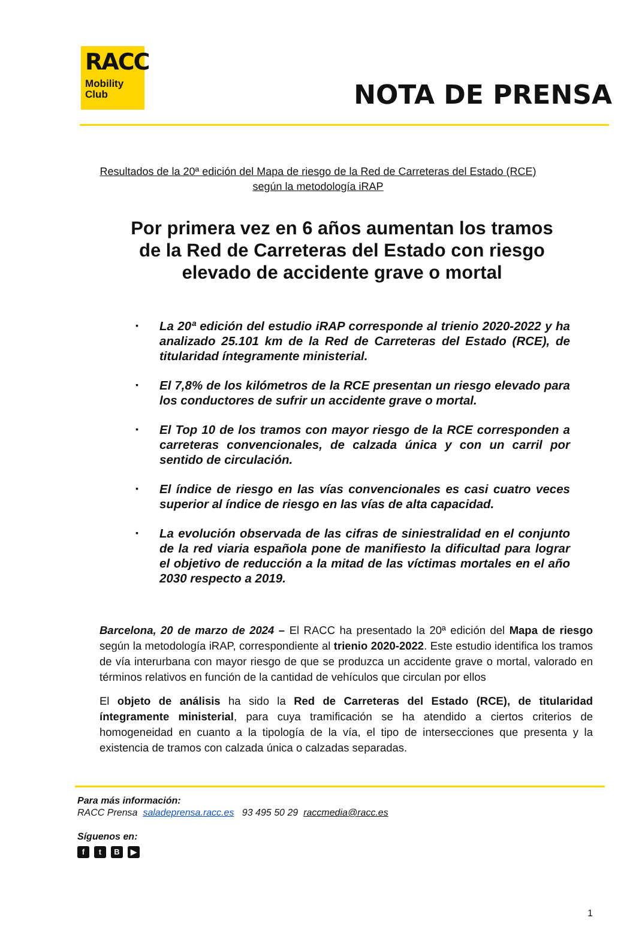RACC
Mobility
Club
NOTA DE PRENSA
Resultados de la 20ª edición del Mapa de riesgo de la Red de Carreteras del Estado (RCE)
según la metodología iRAP
Por primera vez en 6 años aumentan los tramos de la Red de Carreteras del Estado con riesgo elevado de accidente grave o mortal
▪ La 20ª edición del estudio iRAP corresponde al trienio 2020-2022 y ha analizado 25.101 km de la Red de Carreteras del Estado (RCE), de titularidad íntegramente ministerial.
▪ El 7,8% de los kilómetros de la RCE presentan un riesgo elevado para los conductores de sufrir un accidente grave o mortal.
▪ El Top 10 de los tramos con mayor riesgo de la RCE corresponden a carreteras convencionales, de calzada única y con un carril por sentido de circulación.
▪ El índice de riesgo en las vías convencionales es casi cuatro veces superior al índice de riesgo en las vías de alta capacidad.
▪ La evolución observada de las cifras de siniestralidad en el conjunto de la red viaria española pone de manifiesto la dificultad para lograr el objetivo de reducción a la mitad de las víctimas mortales en el año 2030 respecto a 2019.
Barcelona, 20 de marzo de 2024 – El RACC ha presentado la 20ª edición del Mapa de riesgo según la metodología iRAP, correspondiente al trienio 2020-2022. Este estudio identifica los tramos de vía interurbana con mayor riesgo de que se produzca un accidente grave o mortal, valorado en términos relativos en función de la cantidad de vehículos que circulan por ellos
El objeto de análisis ha sido la Red de Carreteras del Estado (RCE), de titularidad íntegramente ministerial, para cuya tramificación se ha atendido a ciertos criterios de homogeneidad en cuanto a la tipología de la vía, el tipo de intersecciones que presenta y la existencia de tramos con calzada única o calzadas separadas.
Para más información:
RACC Prensa saladeprensa.racc.es 93 495 50 29 raccmedia@racc.es
Síguenos en:
ftB ▶
1